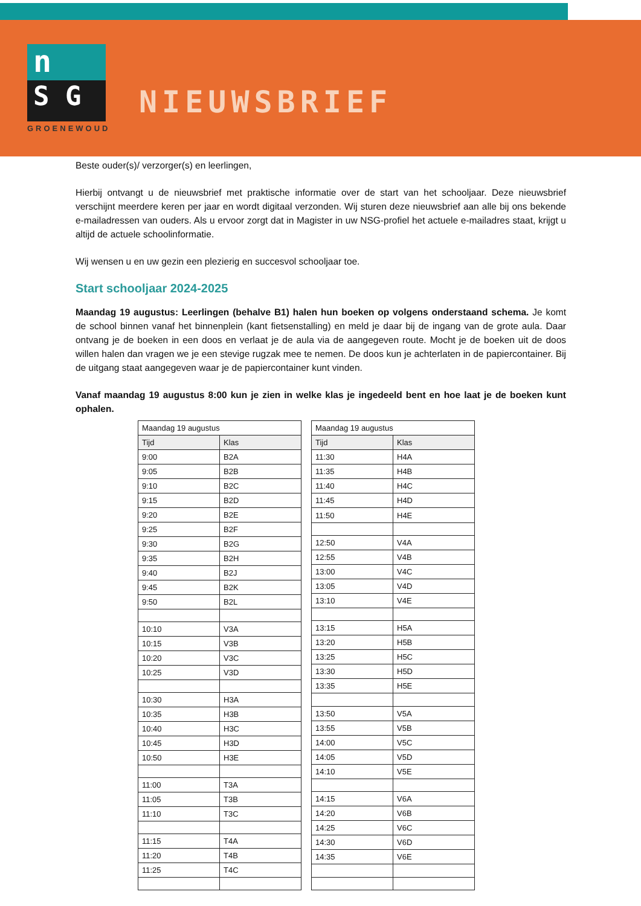n
S G
GROENEWOUD
NIEUWSBRIEF
Beste ouder(s)/ verzorger(s) en leerlingen,
Hierbij ontvangt u de nieuwsbrief met praktische informatie over de start van het schooljaar. Deze nieuwsbrief verschijnt meerdere keren per jaar en wordt digitaal verzonden. Wij sturen deze nieuwsbrief aan alle bij ons bekende e-mailadressen van ouders. Als u ervoor zorgt dat in Magister in uw NSG-profiel het actuele e-mailadres staat, krijgt u altijd de actuele schoolinformatie.
Wij wensen u en uw gezin een plezierig en succesvol schooljaar toe.
Start schooljaar 2024-2025
Maandag 19 augustus: Leerlingen (behalve B1) halen hun boeken op volgens onderstaand schema. Je komt de school binnen vanaf het binnenplein (kant fietsenstalling) en meld je daar bij de ingang van de grote aula. Daar ontvang je de boeken in een doos en verlaat je de aula via de aangegeven route. Mocht je de boeken uit de doos willen halen dan vragen we je een stevige rugzak mee te nemen. De doos kun je achterlaten in de papiercontainer. Bij de uitgang staat aangegeven waar je de papiercontainer kunt vinden.
Vanaf maandag 19 augustus 8:00 kun je zien in welke klas je ingedeeld bent en hoe laat je de boeken kunt ophalen.
| Maandag 19 augustus | |
| Tijd | Klas |
| 9:00 | B2A |
| 9:05 | B2B |
| 9:10 | B2C |
| 9:15 | B2D |
| 9:20 | B2E |
| 9:25 | B2F |
| 9:30 | B2G |
| 9:35 | B2H |
| 9:40 | B2J |
| 9:45 | B2K |
| 9:50 | B2L |
| 10:10 | V3A |
| 10:15 | V3B |
| 10:20 | V3C |
| 10:25 | V3D |
| 10:30 | H3A |
| 10:35 | H3B |
| 10:40 | H3C |
| 10:45 | H3D |
| 10:50 | H3E |
| 11:00 | T3A |
| 11:05 | T3B |
| 11:10 | T3C |
| 11:15 | T4A |
| 11:20 | T4B |
| 11:25 | T4C |
| Maandag 19 augustus | |
| Tijd | Klas |
| 11:30 | H4A |
| 11:35 | H4B |
| 11:40 | H4C |
| 11:45 | H4D |
| 11:50 | H4E |
| 12:50 | V4A |
| 12:55 | V4B |
| 13:00 | V4C |
| 13:05 | V4D |
| 13:10 | V4E |
| 13:15 | H5A |
| 13:20 | H5B |
| 13:25 | H5C |
| 13:30 | H5D |
| 13:35 | H5E |
| 13:50 | V5A |
| 13:55 | V5B |
| 14:00 | V5C |
| 14:05 | V5D |
| 14:10 | V5E |
| 14:15 | V6A |
| 14:20 | V6B |
| 14:25 | V6C |
| 14:30 | V6D |
| 14:35 | V6E |